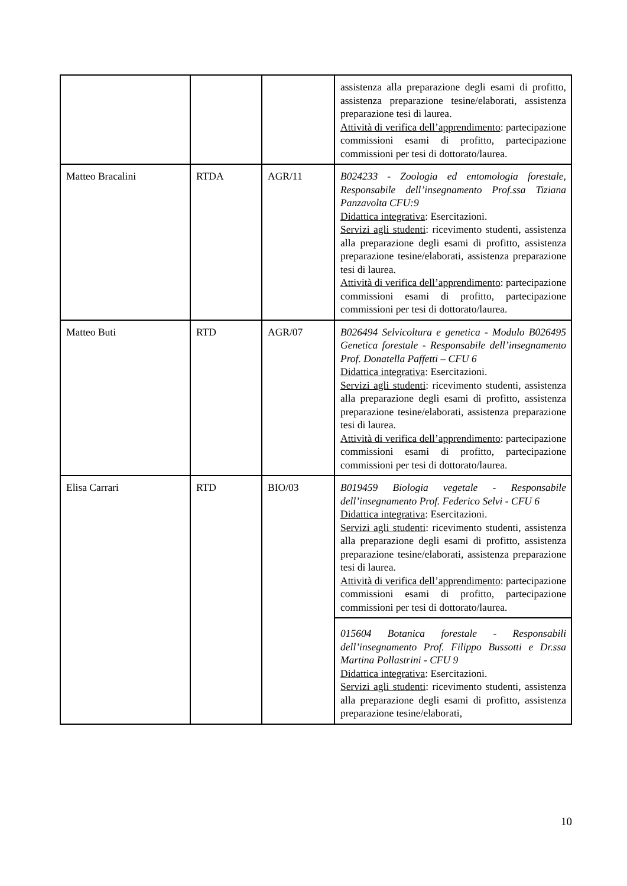| | | | assistenza alla preparazione degli esami di profitto, assistenza preparazione tesine/elaborati, assistenza preparazione tesi di laurea. Attività di verifica dell’apprendimento : partecipazione commissioni esami di profitto, partecipazione commissioni per tesi di dottorato/laurea. |
| Matteo Bracalini | RTDA | AGR/11 | B024233 - Zoologia ed entomologia forestale, Responsabile dell’insegnamento Prof.ssa Tiziana Panzavolta CFU:9 Didattica integrativa : Esercitazioni. Servizi agli studenti : ricevimento studenti, assistenza alla preparazione degli esami di profitto, assistenza preparazione tesine/elaborati, assistenza preparazione tesi di laurea. Attività di verifica dell’apprendimento : partecipazione commissioni esami di profitto, partecipazione commissioni per tesi di dottorato/laurea. |
| Matteo Buti | RTD | AGR/07 | B026494 Selvicoltura e genetica - Modulo B026495 Genetica forestale - Responsabile dell’insegnamento Prof. Donatella Paffetti – CFU 6 Didattica integrativa : Esercitazioni. Servizi agli studenti : ricevimento studenti, assistenza alla preparazione degli esami di profitto, assistenza preparazione tesine/elaborati, assistenza preparazione tesi di laurea. Attività di verifica dell’apprendimento : partecipazione commissioni esami di profitto, partecipazione commissioni per tesi di dottorato/laurea. |
| Elisa Carrari | RTD | BIO/03 | B019459 Biologia vegetale - Responsabile dell’insegnamento Prof. Federico Selvi - CFU 6 Didattica integrativa : Esercitazioni. Servizi agli studenti : ricevimento studenti, assistenza alla preparazione degli esami di profitto, assistenza preparazione tesine/elaborati, assistenza preparazione tesi di laurea. Attività di verifica dell’apprendimento : partecipazione commissioni esami di profitto, partecipazione commissioni per tesi di dottorato/laurea. |
| | | | 015604 Botanica forestale - Responsabili dell’insegnamento Prof. Filippo Bussotti e Dr.ssa Martina Pollastrini - CFU 9 Didattica integrativa : Esercitazioni. Servizi agli studenti : ricevimento studenti, assistenza alla preparazione degli esami di profitto, assistenza preparazione tesine/elaborati, |
10